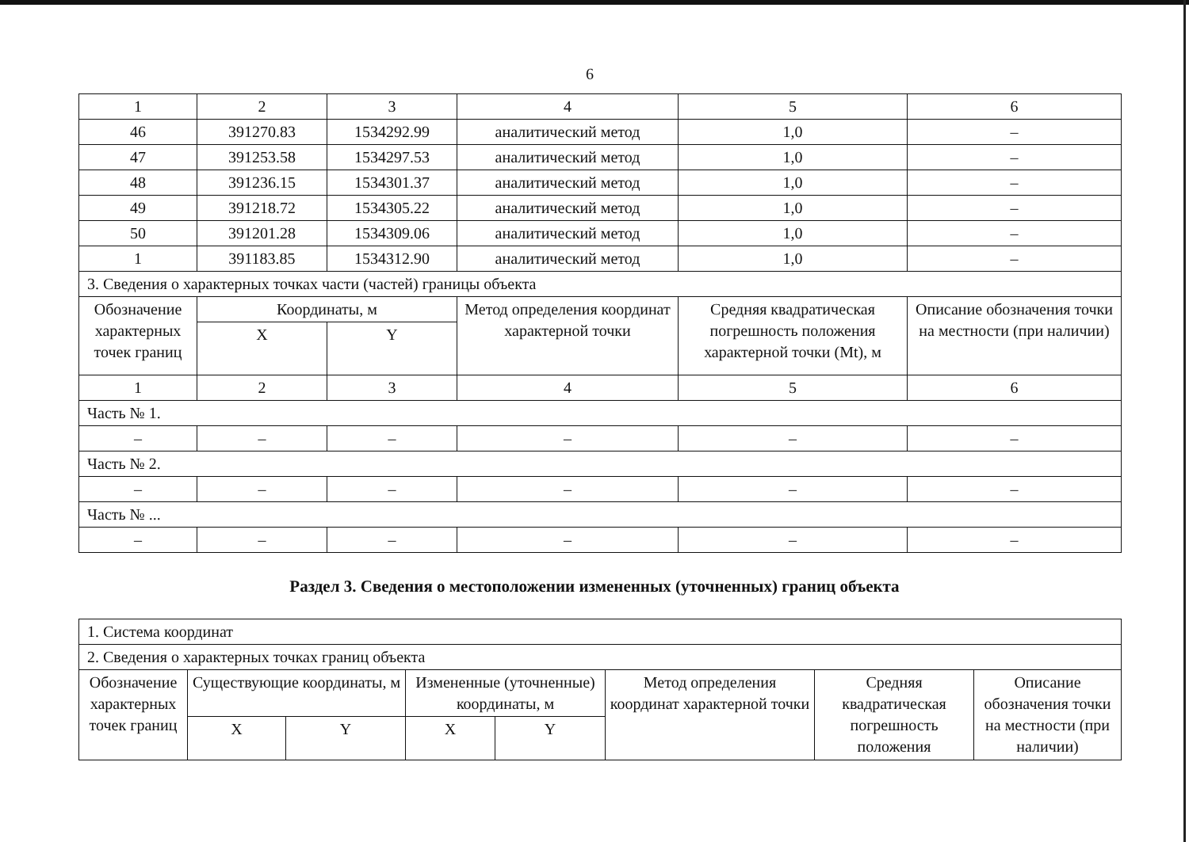6
| 1 | 2 | 3 | 4 | 5 | 6 |
| 46 | 391270.83 | 1534292.99 | аналитический метод | 1,0 | – |
| 47 | 391253.58 | 1534297.53 | аналитический метод | 1,0 | – |
| 48 | 391236.15 | 1534301.37 | аналитический метод | 1,0 | – |
| 49 | 391218.72 | 1534305.22 | аналитический метод | 1,0 | – |
| 50 | 391201.28 | 1534309.06 | аналитический метод | 1,0 | – |
| 1 | 391183.85 | 1534312.90 | аналитический метод | 1,0 | – |
| 3. Сведения о характерных точках части (частей) границы объекта | | | | | |
| Обозначение характерных точек границ | Координаты, м | | Метод определения координат характерной точки | Средняя квадратическая погрешность положения характерной точки (Mt), м | Описание обозначения точки на местности (при наличии) |
| | X | Y | | | |
| 1 | 2 | 3 | 4 | 5 | 6 |
| Часть № 1. | | | | | |
| – | – | – | – | – | – |
| Часть № 2. | | | | | |
| – | – | – | – | – | – |
| Часть № ... | | | | | |
| – | – | – | – | – | – |
Раздел 3. Сведения о местоположении измененных (уточненных) границ объекта
| 1. Система координат | | | | | | | |
| 2. Сведения о характерных точках границ объекта | | | | | | | |
| Обозначение характерных точек границ | Существующие координаты, м | | Измененные (уточненные) координаты, м | | Метод определения координат характерной точки | Средняя квадратическая погрешность положения | Описание обозначения точки на местности (при наличии) |
| | X | Y | X | Y | | | |